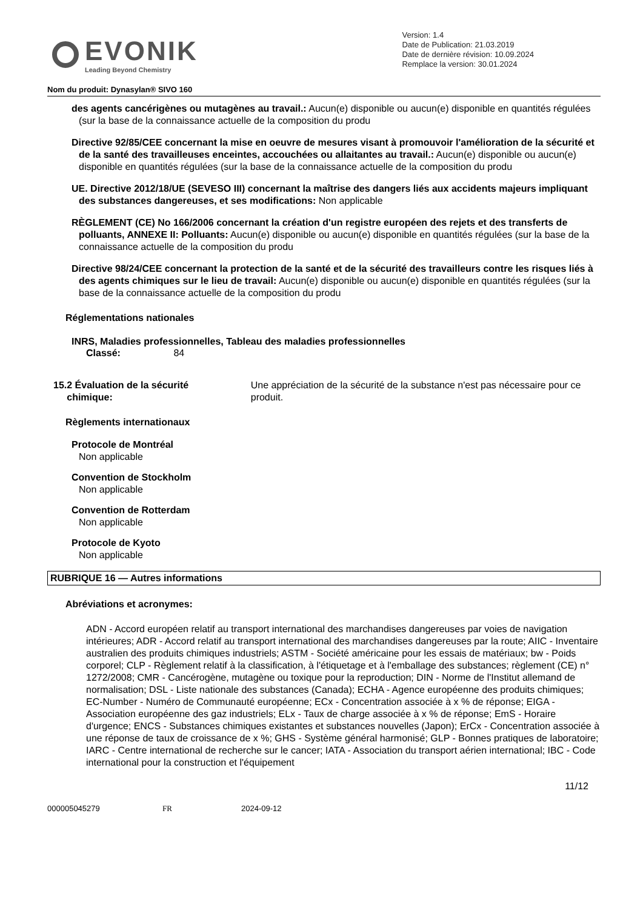EVONIK
Leading Beyond Chemistry
Version: 1.4
Date de Publication: 21.03.2019
Date de dernière révision: 10.09.2024
Remplace la version: 30.01.2024
Nom du produit: Dynasylan® SIVO 160
des agents cancérigènes ou mutagènes au travail.: Aucun(e) disponible ou aucun(e) disponible en quantités régulées (sur la base de la connaissance actuelle de la composition du produ
Directive 92/85/CEE concernant la mise en oeuvre de mesures visant à promouvoir l'amélioration de la sécurité et de la santé des travailleuses enceintes, accouchées ou allaitantes au travail.: Aucun(e) disponible ou aucun(e) disponible en quantités régulées (sur la base de la connaissance actuelle de la composition du produ
UE. Directive 2012/18/UE (SEVESO III) concernant la maîtrise des dangers liés aux accidents majeurs impliquant des substances dangereuses, et ses modifications: Non applicable
RÈGLEMENT (CE) No 166/2006 concernant la création d'un registre européen des rejets et des transferts de polluants, ANNEXE II: Polluants: Aucun(e) disponible ou aucun(e) disponible en quantités régulées (sur la base de la connaissance actuelle de la composition du produ
Directive 98/24/CEE concernant la protection de la santé et de la sécurité des travailleurs contre les risques liés à des agents chimiques sur le lieu de travail: Aucun(e) disponible ou aucun(e) disponible en quantités régulées (sur la base de la connaissance actuelle de la composition du produ
Réglementations nationales
INRS, Maladies professionnelles, Tableau des maladies professionnelles
Classé: 84
15.2 Évaluation de la sécurité
chimique:
Une appréciation de la sécurité de la substance n'est pas nécessaire pour ce produit.
Règlements internationaux
Protocole de Montréal
Non applicable
Convention de Stockholm
Non applicable
Convention de Rotterdam
Non applicable
Protocole de Kyoto
Non applicable
RUBRIQUE 16 — Autres informations
Abréviations et acronymes:
ADN - Accord européen relatif au transport international des marchandises dangereuses par voies de navigation intérieures; ADR - Accord relatif au transport international des marchandises dangereuses par la route; AIIC - Inventaire australien des produits chimiques industriels; ASTM - Société américaine pour les essais de matériaux; bw - Poids corporel; CLP - Règlement relatif à la classification, à l'étiquetage et à l'emballage des substances; règlement (CE) n° 1272/2008; CMR - Cancérogène, mutagène ou toxique pour la reproduction; DIN - Norme de l'Institut allemand de normalisation; DSL - Liste nationale des substances (Canada); ECHA - Agence européenne des produits chimiques; EC-Number - Numéro de Communauté européenne; ECx - Concentration associée à x % de réponse; EIGA - Association européenne des gaz industriels; ELx - Taux de charge associée à x % de réponse; EmS - Horaire d'urgence; ENCS - Substances chimiques existantes et substances nouvelles (Japon); ErCx - Concentration associée à une réponse de taux de croissance de x %; GHS - Système général harmonisé; GLP - Bonnes pratiques de laboratoire; IARC - Centre international de recherche sur le cancer; IATA - Association du transport aérien international; IBC - Code international pour la construction et l'équipement
11/12
000005045279 FR 2024-09-12